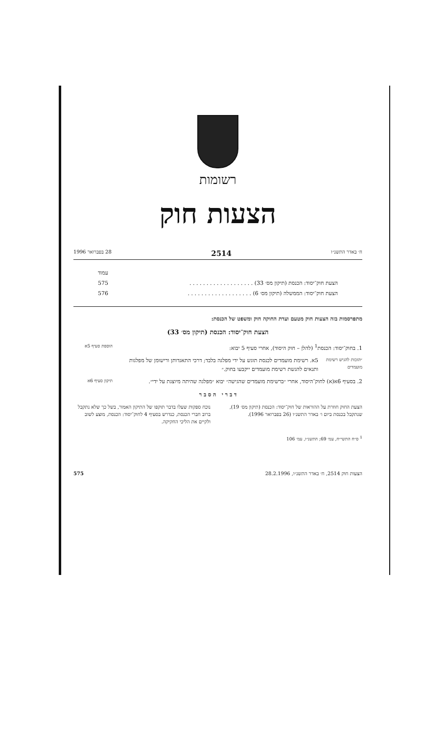רשומות
הצעות חוק
ח׳ באדר התשנ״ו 2514 28 בפברואר 1996
עמוד
הצעת חוק־יסוד: הכנסת (תיקון מס׳ 33) . . . . . . . . . . . . . . . . . . . 575
הצעת חוק־יסוד: הממשלה (תיקון מס׳ 6) . . . . . . . . . . . . . . . . . . . 576
מתפרסמות בזה הצעות חוק מטעם ועדת החוקה חוק ומשפט של הכנסת:
הצעת חוק־יסוד: הכנסת (תיקון מס׳ 33)
1. בחוק־יסוד: הכנסת<sup>1</sup> (להלן – חוק היסוד), אחרי סעיף 5 יבוא:
הוספת סעיף 5א
״הזכות להגיש רשימת מועמדים
5א. רשימת מועמדים לכנסת תוגש על ידי מפלגה בלבד; דרכי התאגדותן ורישומן של מפלגות ותנאים להגשת רשימת מועמדים ייקבעו בחוק.״
2. בסעיף 6א(א) לחוק־היסוד, אחרי ״ברשימת מועמדים שהגישה״ יבוא ״מפלגה שהיתה מיוצגת על ידי״.
תיקון סעיף 6א
ד ב ר י ה ס ב ר
הצעת החוק חוזרת על ההוראות של חוק־יסוד: הכנסת (תיקון מס׳ 19), שנתקבל בכנסת ביום ו׳ באדר התשנ״ו (26 בפברואר 1996).
נוכח ספקות שעלו בדבר תוקפו של התיקון האמור, בשל כך שלא נתקבל ברוב חברי הכנסת, כנדרש בסעיף 4 לחוק־יסוד: הכנסת, מוצע לשוב ולקיים את הליכי החקיקה.
<sup>1</sup> ס״ח התשי״ח, עמ׳ 69; התשנ״ו, עמ׳ 106
הצעות חוק 2514, ח׳ באדר התשנ״ו, 28.2.1996 575